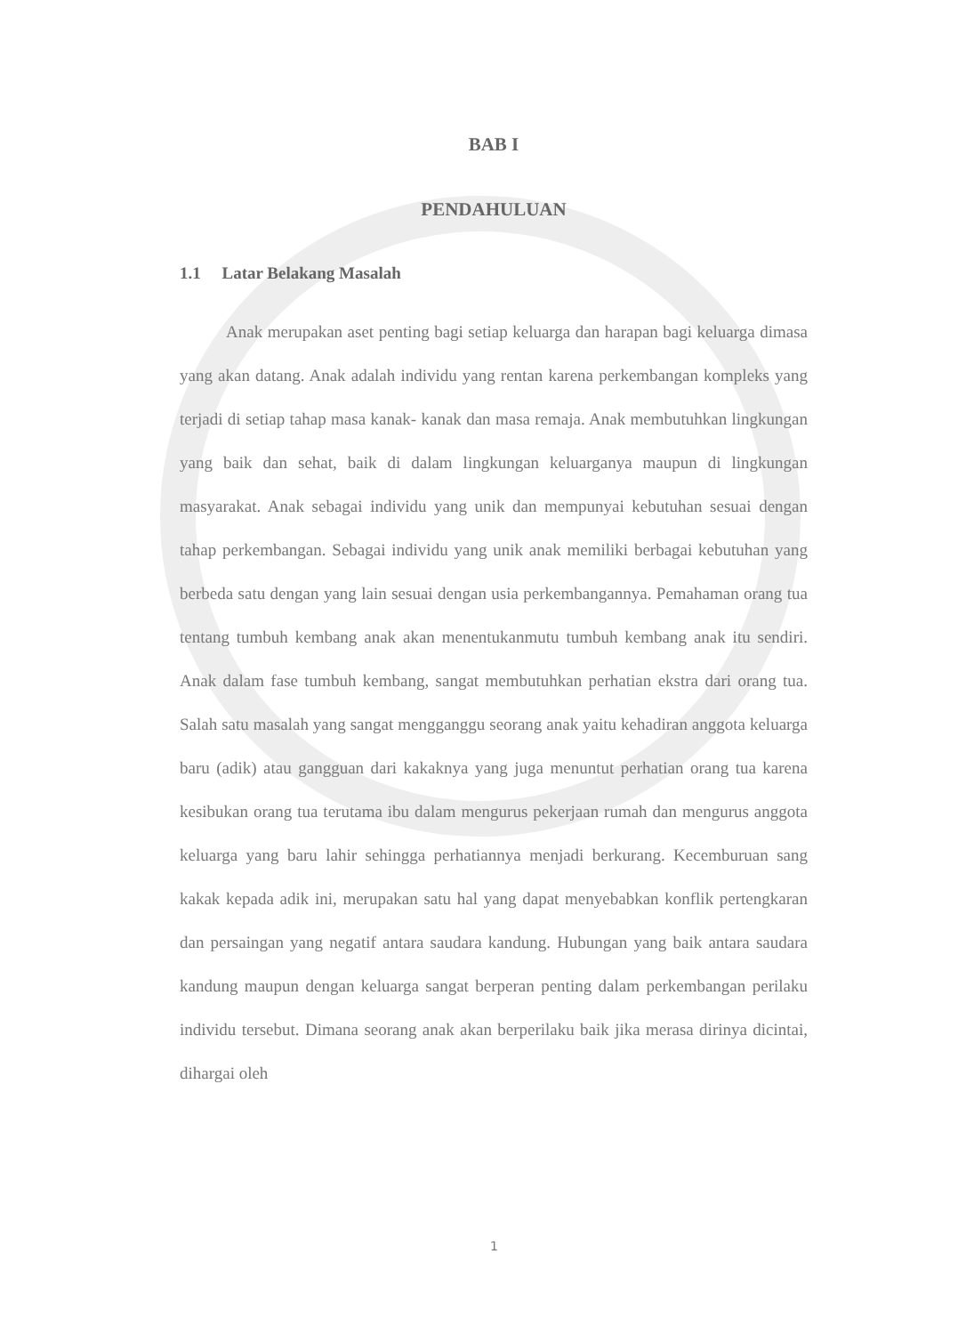BAB I
PENDAHULUAN
1.1 Latar Belakang Masalah
Anak merupakan aset penting bagi setiap keluarga dan harapan bagi keluarga dimasa yang akan datang. Anak adalah individu yang rentan karena perkembangan kompleks yang terjadi di setiap tahap masa kanak- kanak dan masa remaja. Anak membutuhkan lingkungan yang baik dan sehat, baik di dalam lingkungan keluarganya maupun di lingkungan masyarakat. Anak sebagai individu yang unik dan mempunyai kebutuhan sesuai dengan tahap perkembangan. Sebagai individu yang unik anak memiliki berbagai kebutuhan yang berbeda satu dengan yang lain sesuai dengan usia perkembangannya. Pemahaman orang tua tentang tumbuh kembang anak akan menentukanmutu tumbuh kembang anak itu sendiri. Anak dalam fase tumbuh kembang, sangat membutuhkan perhatian ekstra dari orang tua. Salah satu masalah yang sangat mengganggu seorang anak yaitu kehadiran anggota keluarga baru (adik) atau gangguan dari kakaknya yang juga menuntut perhatian orang tua karena kesibukan orang tua terutama ibu dalam mengurus pekerjaan rumah dan mengurus anggota keluarga yang baru lahir sehingga perhatiannya menjadi berkurang. Kecemburuan sang kakak kepada adik ini, merupakan satu hal yang dapat menyebabkan konflik pertengkaran dan persaingan yang negatif antara saudara kandung. Hubungan yang baik antara saudara kandung maupun dengan keluarga sangat berperan penting dalam perkembangan perilaku individu tersebut. Dimana seorang anak akan berperilaku baik jika merasa dirinya dicintai, dihargai oleh
1